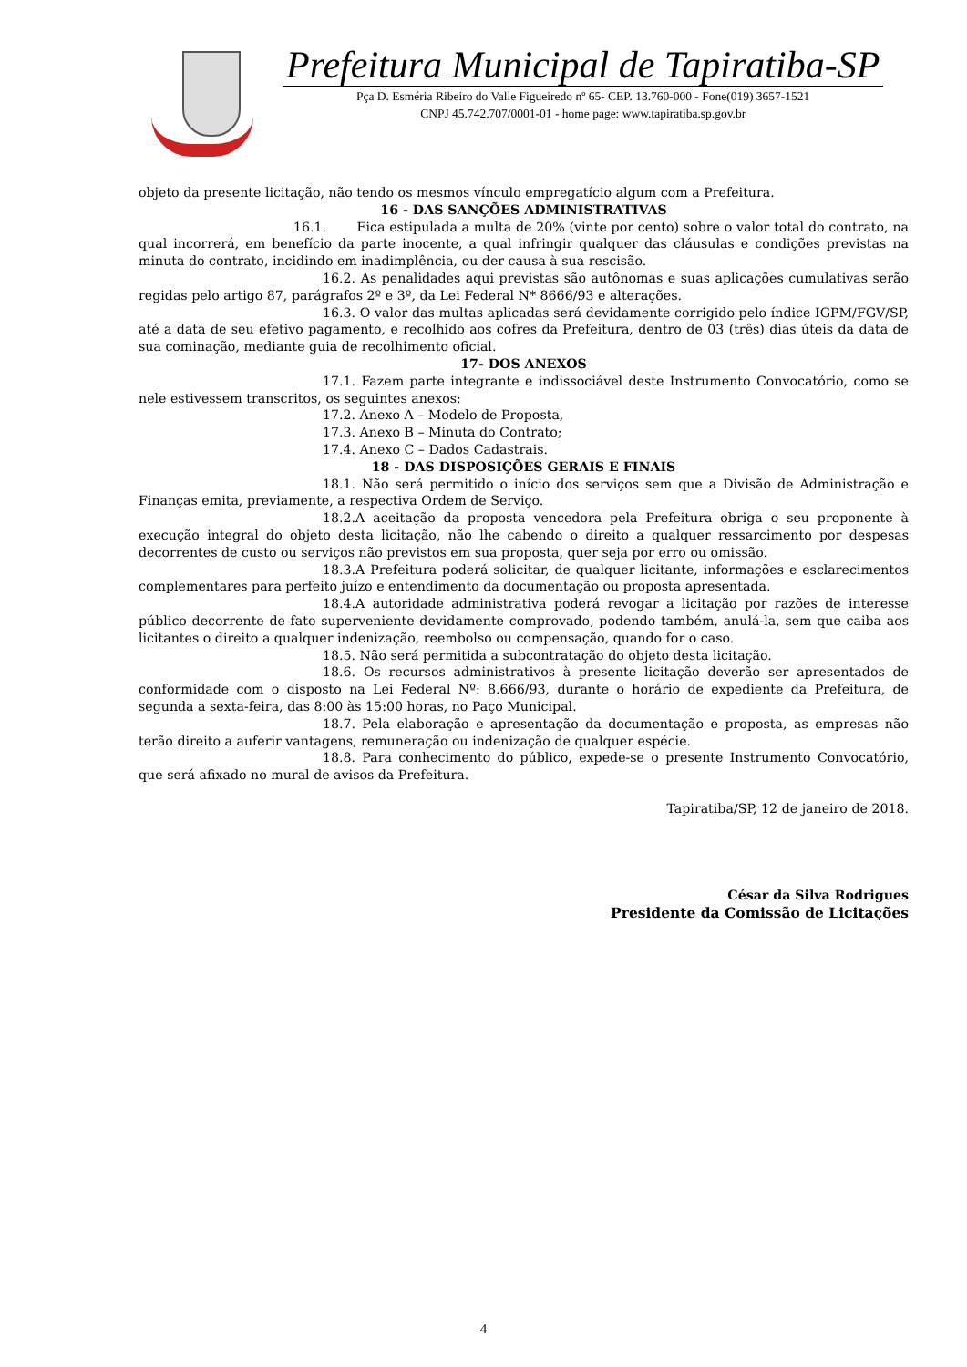Prefeitura Municipal de Tapiratiba-SP
Pça D. Esméria Ribeiro do Valle Figueiredo nº 65- CEP. 13.760-000 - Fone(019) 3657-1521
CNPJ 45.742.707/0001-01 - home page: www.tapiratiba.sp.gov.br
objeto da presente licitação, não tendo os mesmos vínculo empregatício algum com a Prefeitura.
16 - DAS SANÇÕES ADMINISTRATIVAS
16.1. Fica estipulada a multa de 20% (vinte por cento) sobre o valor total do contrato, na qual incorrerá, em benefício da parte inocente, a qual infringir qualquer das cláusulas e condições previstas na minuta do contrato, incidindo em inadimplência, ou der causa à sua rescisão.
16.2. As penalidades aqui previstas são autônomas e suas aplicações cumulativas serão regidas pelo artigo 87, parágrafos 2º e 3º, da Lei Federal N* 8666/93 e alterações.
16.3. O valor das multas aplicadas será devidamente corrigido pelo índice IGPM/FGV/SP, até a data de seu efetivo pagamento, e recolhido aos cofres da Prefeitura, dentro de 03 (três) dias úteis da data de sua cominação, mediante guia de recolhimento oficial.
17- DOS ANEXOS
17.1. Fazem parte integrante e indissociável deste Instrumento Convocatório, como se nele estivessem transcritos, os seguintes anexos:
17.2. Anexo A – Modelo de Proposta,
17.3. Anexo B – Minuta do Contrato;
17.4. Anexo C – Dados Cadastrais.
18 - DAS DISPOSIÇÕES GERAIS E FINAIS
18.1. Não será permitido o início dos serviços sem que a Divisão de Administração e Finanças emita, previamente, a respectiva Ordem de Serviço.
18.2.A aceitação da proposta vencedora pela Prefeitura obriga o seu proponente à execução integral do objeto desta licitação, não lhe cabendo o direito a qualquer ressarcimento por despesas decorrentes de custo ou serviços não previstos em sua proposta, quer seja por erro ou omissão.
18.3.A Prefeitura poderá solicitar, de qualquer licitante, informações e esclarecimentos complementares para perfeito juízo e entendimento da documentação ou proposta apresentada.
18.4.A autoridade administrativa poderá revogar a licitação por razões de interesse público decorrente de fato superveniente devidamente comprovado, podendo também, anulá-la, sem que caiba aos licitantes o direito a qualquer indenização, reembolso ou compensação, quando for o caso.
18.5. Não será permitida a subcontratação do objeto desta licitação.
18.6. Os recursos administrativos à presente licitação deverão ser apresentados de conformidade com o disposto na Lei Federal Nº: 8.666/93, durante o horário de expediente da Prefeitura, de segunda a sexta-feira, das 8:00 às 15:00 horas, no Paço Municipal.
18.7. Pela elaboração e apresentação da documentação e proposta, as empresas não terão direito a auferir vantagens, remuneração ou indenização de qualquer espécie.
18.8. Para conhecimento do público, expede-se o presente Instrumento Convocatório, que será afixado no mural de avisos da Prefeitura.
Tapiratiba/SP, 12 de janeiro de 2018.
César da Silva Rodrigues
Presidente da Comissão de Licitações
4